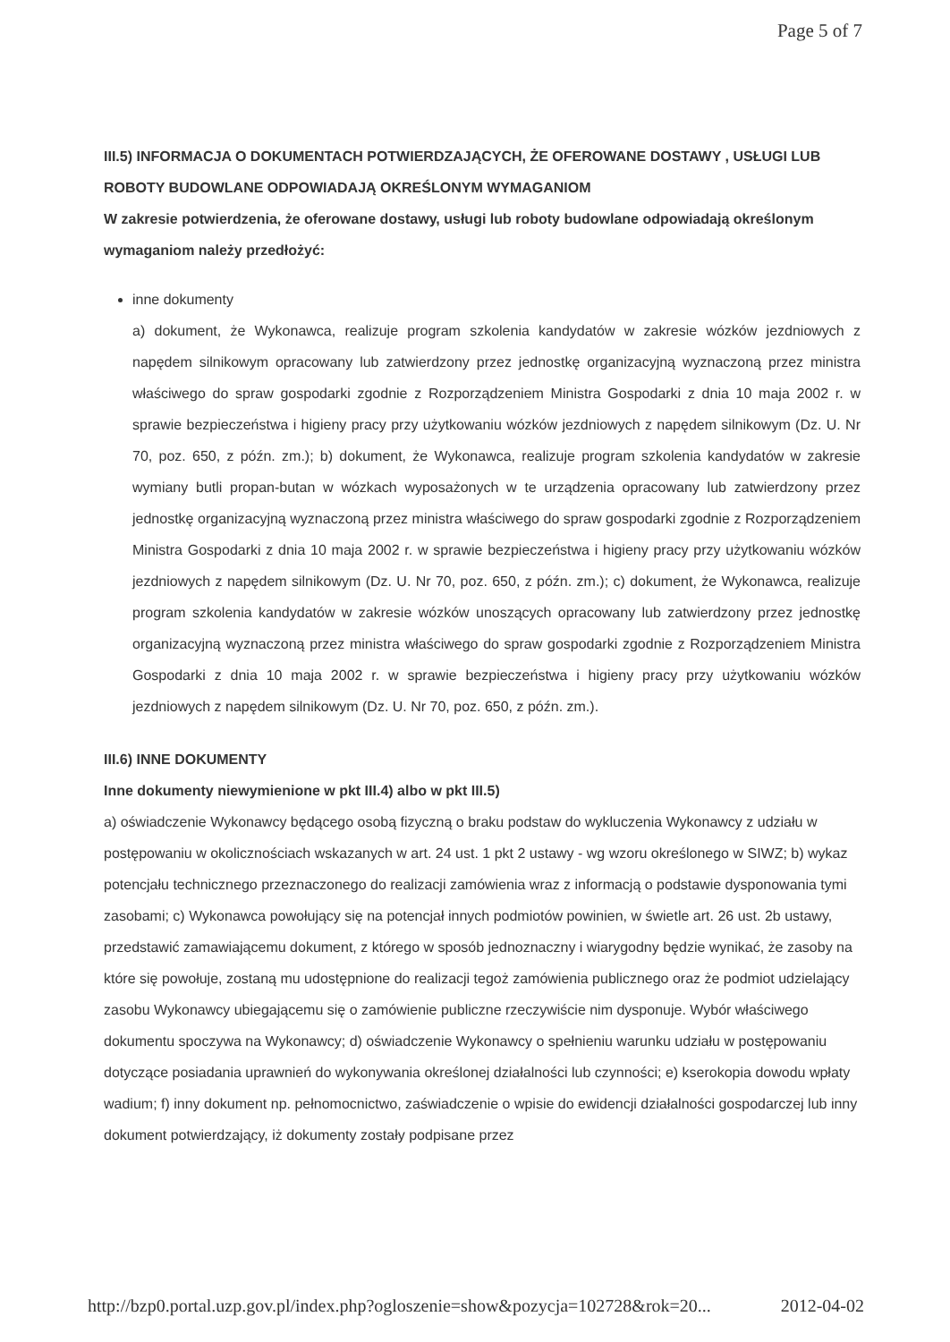Page 5 of 7
III.5) INFORMACJA O DOKUMENTACH POTWIERDZAJĄCYCH, ŻE OFEROWANE DOSTAWY , USŁUGI LUB ROBOTY BUDOWLANE ODPOWIADAJĄ OKREŚLONYM WYMAGANIOM
W zakresie potwierdzenia, że oferowane dostawy, usługi lub roboty budowlane odpowiadają określonym wymaganiom należy przedłożyć:
inne dokumenty
a) dokument, że Wykonawca, realizuje program szkolenia kandydatów w zakresie wózków jezdniowych z napędem silnikowym opracowany lub zatwierdzony przez jednostkę organizacyjną wyznaczoną przez ministra właściwego do spraw gospodarki zgodnie z Rozporządzeniem Ministra Gospodarki z dnia 10 maja 2002 r. w sprawie bezpieczeństwa i higieny pracy przy użytkowaniu wózków jezdniowych z napędem silnikowym (Dz. U. Nr 70, poz. 650, z późn. zm.); b) dokument, że Wykonawca, realizuje program szkolenia kandydatów w zakresie wymiany butli propan-butan w wózkach wyposażonych w te urządzenia opracowany lub zatwierdzony przez jednostkę organizacyjną wyznaczoną przez ministra właściwego do spraw gospodarki zgodnie z Rozporządzeniem Ministra Gospodarki z dnia 10 maja 2002 r. w sprawie bezpieczeństwa i higieny pracy przy użytkowaniu wózków jezdniowych z napędem silnikowym (Dz. U. Nr 70, poz. 650, z późn. zm.); c) dokument, że Wykonawca, realizuje program szkolenia kandydatów w zakresie wózków unoszących opracowany lub zatwierdzony przez jednostkę organizacyjną wyznaczoną przez ministra właściwego do spraw gospodarki zgodnie z Rozporządzeniem Ministra Gospodarki z dnia 10 maja 2002 r. w sprawie bezpieczeństwa i higieny pracy przy użytkowaniu wózków jezdniowych z napędem silnikowym (Dz. U. Nr 70, poz. 650, z późn. zm.).
III.6) INNE DOKUMENTY
Inne dokumenty niewymienione w pkt III.4) albo w pkt III.5)
a) oświadczenie Wykonawcy będącego osobą fizyczną o braku podstaw do wykluczenia Wykonawcy z udziału w postępowaniu w okolicznościach wskazanych w art. 24 ust. 1 pkt 2 ustawy - wg wzoru określonego w SIWZ; b) wykaz potencjału technicznego przeznaczonego do realizacji zamówienia wraz z informacją o podstawie dysponowania tymi zasobami; c) Wykonawca powołujący się na potencjał innych podmiotów powinien, w świetle art. 26 ust. 2b ustawy, przedstawić zamawiającemu dokument, z którego w sposób jednoznaczny i wiarygodny będzie wynikać, że zasoby na które się powołuje, zostaną mu udostępnione do realizacji tegoż zamówienia publicznego oraz że podmiot udzielający zasobu Wykonawcy ubiegającemu się o zamówienie publiczne rzeczywiście nim dysponuje. Wybór właściwego dokumentu spoczywa na Wykonawcy; d) oświadczenie Wykonawcy o spełnieniu warunku udziału w postępowaniu dotyczące posiadania uprawnień do wykonywania określonej działalności lub czynności; e) kserokopia dowodu wpłaty wadium; f) inny dokument np. pełnomocnictwo, zaświadczenie o wpisie do ewidencji działalności gospodarczej lub inny dokument potwierdzający, iż dokumenty zostały podpisane przez
http://bzp0.portal.uzp.gov.pl/index.php?ogloszenie=show&pozycja=102728&rok=20... 2012-04-02